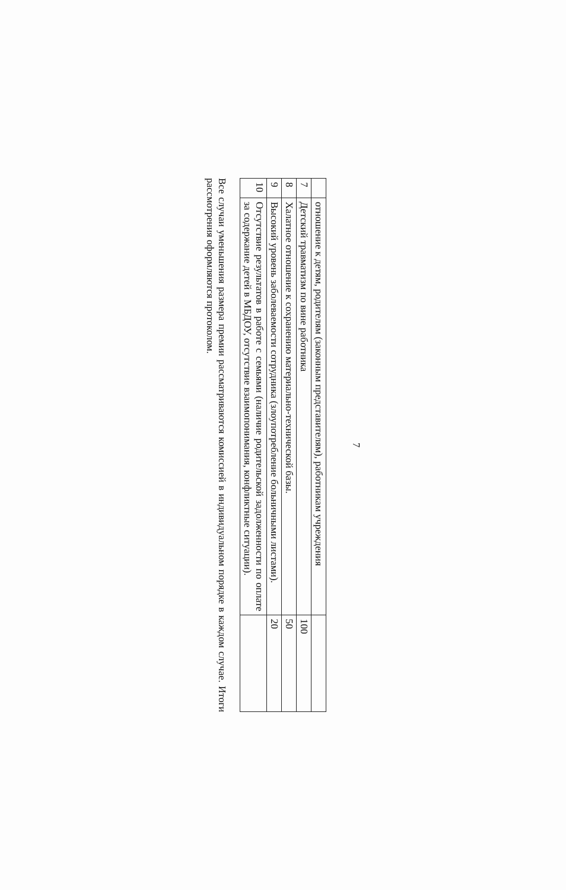7
| | отношение к детям, родителям (законным представителям), работникам учреждения | |
| 7 | Детский травматизм по вине работника | 100 |
| 8 | Халатное отношение к сохранению материально-технической базы. | 50 |
| 9 | Высокий уровень заболеваемости сотрудника (злоупотребление больничными листами). | 20 |
| 10 | Отсутствие результатов в работе с семьями (наличие родительской задолженности по оплате за содержание детей в МБДОУ, отсутствие взаимопонимания, конфликтные ситуации). | |
Все случаи уменьшения размера премии рассматриваются комиссией в индивидуальном порядке в каждом случае. Итоги рассмотрения оформляются протоколом.